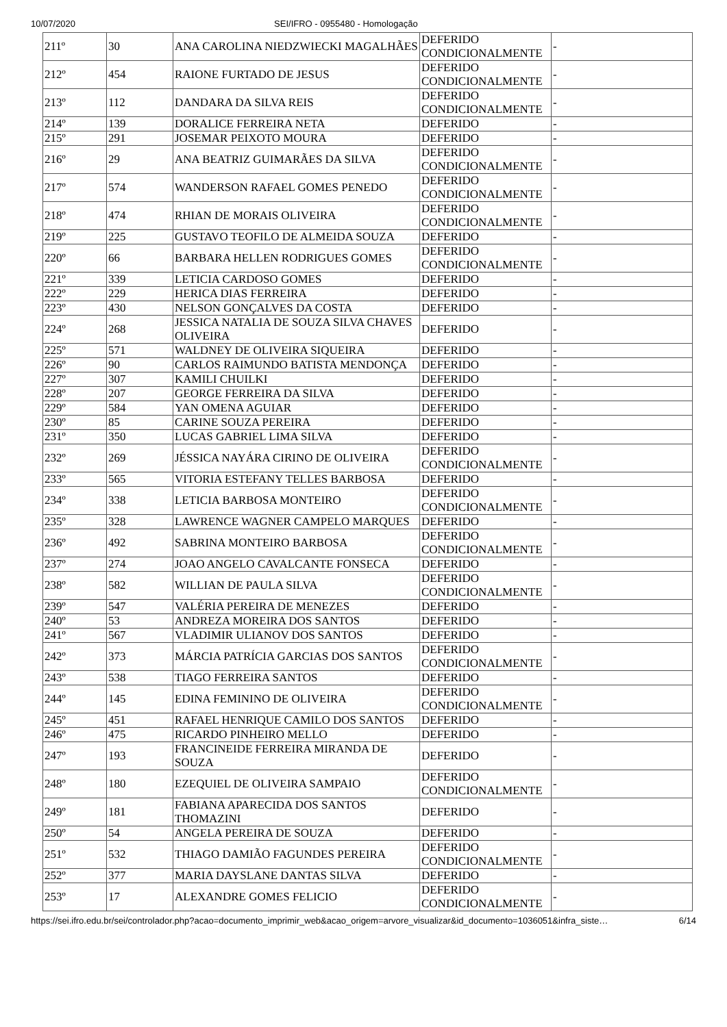10/07/2020 SEI/IFRO - 0955480 - Homologação
| 211º | 30 | ANA CAROLINA NIEDZWIECKI MAGALHÃES | DEFERIDO CONDICIONALMENTE | - |
| 212º | 454 | RAIONE FURTADO DE JESUS | DEFERIDO CONDICIONALMENTE | - |
| 213º | 112 | DANDARA DA SILVA REIS | DEFERIDO CONDICIONALMENTE | - |
| 214º | 139 | DORALICE FERREIRA NETA | DEFERIDO | - |
| 215º | 291 | JOSEMAR PEIXOTO MOURA | DEFERIDO | - |
| 216º | 29 | ANA BEATRIZ GUIMARÃES DA SILVA | DEFERIDO CONDICIONALMENTE | - |
| 217º | 574 | WANDERSON RAFAEL GOMES PENEDO | DEFERIDO CONDICIONALMENTE | - |
| 218º | 474 | RHIAN DE MORAIS OLIVEIRA | DEFERIDO CONDICIONALMENTE | - |
| 219º | 225 | GUSTAVO TEOFILO DE ALMEIDA SOUZA | DEFERIDO | - |
| 220º | 66 | BARBARA HELLEN RODRIGUES GOMES | DEFERIDO CONDICIONALMENTE | - |
| 221º | 339 | LETICIA CARDOSO GOMES | DEFERIDO | - |
| 222º | 229 | HERICA DIAS FERREIRA | DEFERIDO | - |
| 223º | 430 | NELSON GONÇALVES DA COSTA | DEFERIDO | - |
| 224º | 268 | JESSICA NATALIA DE SOUZA SILVA CHAVES OLIVEIRA | DEFERIDO | - |
| 225º | 571 | WALDNEY DE OLIVEIRA SIQUEIRA | DEFERIDO | - |
| 226º | 90 | CARLOS RAIMUNDO BATISTA MENDONÇA | DEFERIDO | - |
| 227º | 307 | KAMILI CHUILKI | DEFERIDO | - |
| 228º | 207 | GEORGE FERREIRA DA SILVA | DEFERIDO | - |
| 229º | 584 | YAN OMENA AGUIAR | DEFERIDO | - |
| 230º | 85 | CARINE SOUZA PEREIRA | DEFERIDO | - |
| 231º | 350 | LUCAS GABRIEL LIMA SILVA | DEFERIDO | - |
| 232º | 269 | JÉSSICA NAYÁRA CIRINO DE OLIVEIRA | DEFERIDO CONDICIONALMENTE | - |
| 233º | 565 | VITORIA ESTEFANY TELLES BARBOSA | DEFERIDO | - |
| 234º | 338 | LETICIA BARBOSA MONTEIRO | DEFERIDO CONDICIONALMENTE | - |
| 235º | 328 | LAWRENCE WAGNER CAMPELO MARQUES | DEFERIDO | - |
| 236º | 492 | SABRINA MONTEIRO BARBOSA | DEFERIDO CONDICIONALMENTE | - |
| 237º | 274 | JOAO ANGELO CAVALCANTE FONSECA | DEFERIDO | - |
| 238º | 582 | WILLIAN DE PAULA SILVA | DEFERIDO CONDICIONALMENTE | - |
| 239º | 547 | VALÉRIA PEREIRA DE MENEZES | DEFERIDO | - |
| 240º | 53 | ANDREZA MOREIRA DOS SANTOS | DEFERIDO | - |
| 241º | 567 | VLADIMIR ULIANOV DOS SANTOS | DEFERIDO | - |
| 242º | 373 | MÁRCIA PATRÍCIA GARCIAS DOS SANTOS | DEFERIDO CONDICIONALMENTE | - |
| 243º | 538 | TIAGO FERREIRA SANTOS | DEFERIDO | - |
| 244º | 145 | EDINA FEMININO DE OLIVEIRA | DEFERIDO CONDICIONALMENTE | - |
| 245º | 451 | RAFAEL HENRIQUE CAMILO DOS SANTOS | DEFERIDO | - |
| 246º | 475 | RICARDO PINHEIRO MELLO | DEFERIDO | - |
| 247º | 193 | FRANCINEIDE FERREIRA MIRANDA DE SOUZA | DEFERIDO | - |
| 248º | 180 | EZEQUIEL DE OLIVEIRA SAMPAIO | DEFERIDO CONDICIONALMENTE | - |
| 249º | 181 | FABIANA APARECIDA DOS SANTOS THOMAZINI | DEFERIDO | - |
| 250º | 54 | ANGELA PEREIRA DE SOUZA | DEFERIDO | - |
| 251º | 532 | THIAGO DAMIÃO FAGUNDES PEREIRA | DEFERIDO CONDICIONALMENTE | - |
| 252º | 377 | MARIA DAYSLANE DANTAS SILVA | DEFERIDO | - |
| 253º | 17 | ALEXANDRE GOMES FELICIO | DEFERIDO CONDICIONALMENTE | - |
https://sei.ifro.edu.br/sei/controlador.php?acao=documento_imprimir_web&acao_origem=arvore_visualizar&id_documento=1036051&infra_siste… 6/14